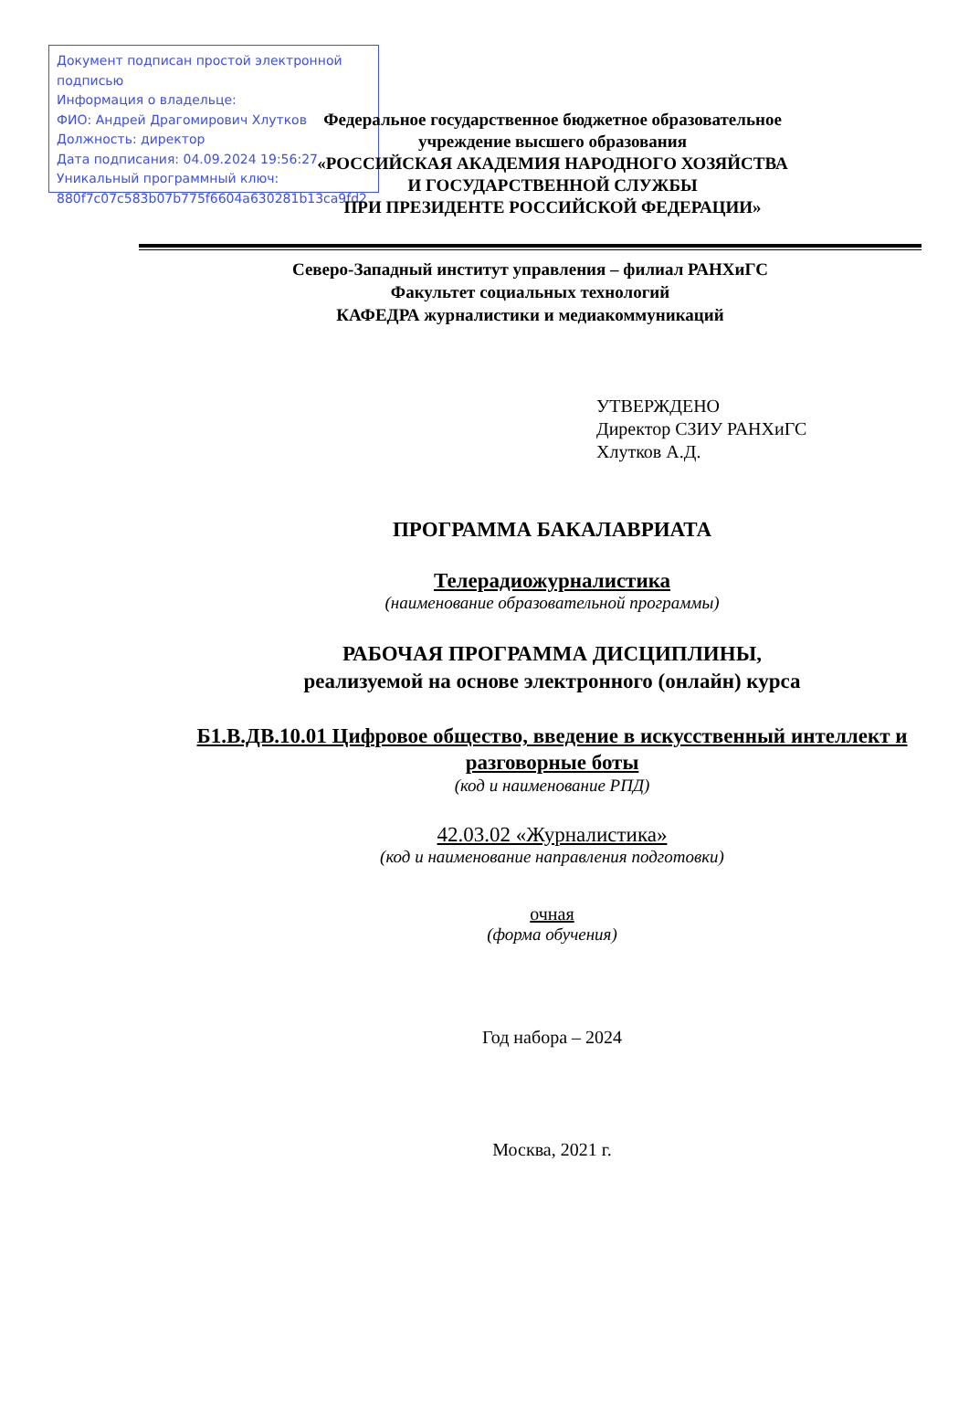Документ подписан простой электронной подписью
Информация о владельце:
ФИО: Андрей Драгомирович Хлутков
Должность: директор
Дата подписания: 04.09.2024 19:56:27
Уникальный программный ключ:
880f7c07c583b07b775f6604a630281b13ca9fd2
Федеральное государственное бюджетное образовательное
учреждение высшего образования
«РОССИЙСКАЯ АКАДЕМИЯ НАРОДНОГО ХОЗЯЙСТВА
И ГОСУДАРСТВЕННОЙ СЛУЖБЫ
ПРИ ПРЕЗИДЕНТЕ РОССИЙСКОЙ ФЕДЕРАЦИИ»
Северо-Западный институт управления – филиал РАНХиГС
Факультет социальных технологий
КАФЕДРА журналистики и медиакоммуникаций
УТВЕРЖДЕНО
Директор СЗИУ РАНХиГС
Хлутков А.Д.
ПРОГРАММА БАКАЛАВРИАТА
Телерадиожурналистика
(наименование образовательной программы)
РАБОЧАЯ ПРОГРАММА ДИСЦИПЛИНЫ,
реализуемой на основе электронного (онлайн) курса
Б1.В.ДВ.10.01 Цифровое общество, введение в искусственный интеллект и разговорные боты
(код и наименование РПД)
42.03.02 «Журналистика»
(код и наименование направления подготовки)
очная
(форма обучения)
Год набора – 2024
Москва, 2021 г.